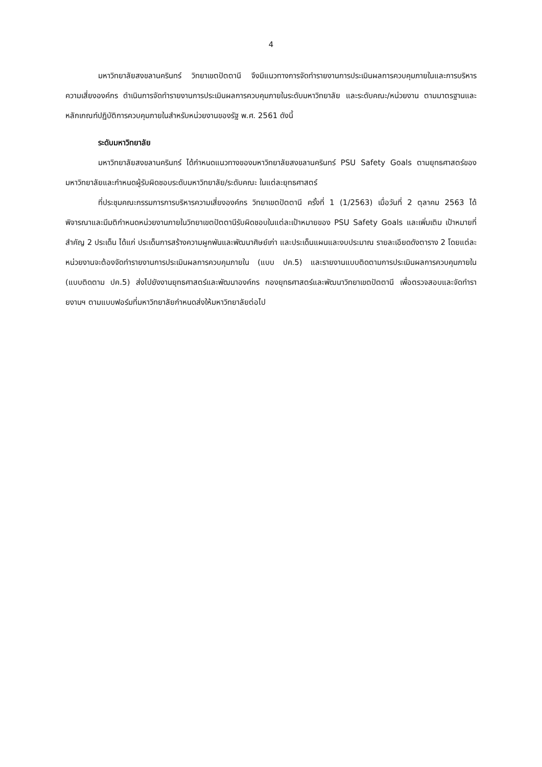4
มหาวิทยาลัยสงขลานครินทร์ วิทยาเขตปัตตานี จึงมีแนวทางการจัดทำรายงานการประเมินผลการควบคุมภายในและการบริหารความเสี่ยงองค์กร ดำเนินการจัดทำรายงานการประเมินผลการควบคุมภายในระดับมหาวิทยาลัย และระดับคณะ/หน่วยงาน ตามมาตรฐานและหลักเกณฑ์ปฏิบัติการควบคุมภายในสำหรับหน่วยงานของรัฐ พ.ศ. 2561 ดังนี้
ระดับมหาวิทยาลัย
มหาวิทยาลัยสงขลานครินทร์ ได้กำหนดแนวทางของมหาวิทยาลัยสงขลานครินทร์ PSU Safety Goals ตามยุทธศาสตร์ของมหาวิทยาลัยและกำหนดผู้รับผิดชอบระดับมหาวิทยาลัย/ระดับคณะ ในแต่ละยุทธศาสตร์
ที่ประชุมคณะกรรมการการบริหารความเสี่ยงองค์กร วิทยาเขตปัตตานี ครั้งที่ 1 (1/2563) เมื่อวันที่ 2 ตุลาคม 2563 ได้พิจารณาและมีมติกำหนดหน่วยงานภายในวิทยาเขตปัตตานีรับผิดชอบในแต่ละเป้าหมายของ PSU Safety Goals และเพิ่มเติม เป้าหมายที่สำคัญ 2 ประเด็น ได้แก่ ประเด็นการสร้างความผูกพันและพัฒนาศิษย์เก่า และประเด็นแผนและงบประมาณ รายละเอียดดังตาราง 2 โดยแต่ละหน่วยงานจะต้องจัดทำรายงานการประเมินผลการควบคุมภายใน (แบบ ปค.5) และรายงานแบบติดตามการประเมินผลการควบคุมภายใน (แบบติดตาม ปค.5) ส่งไปยังงานยุทธศาสตร์และพัฒนาองค์กร กองยุทธศาสตร์และพัฒนาวิทยาเขตปัตตานี เพื่อตรวจสอบและจัดทำรายงานฯ ตามแบบฟอร์มที่มหาวิทยาลัยกำหนดส่งให้มหาวิทยาลัยต่อไป